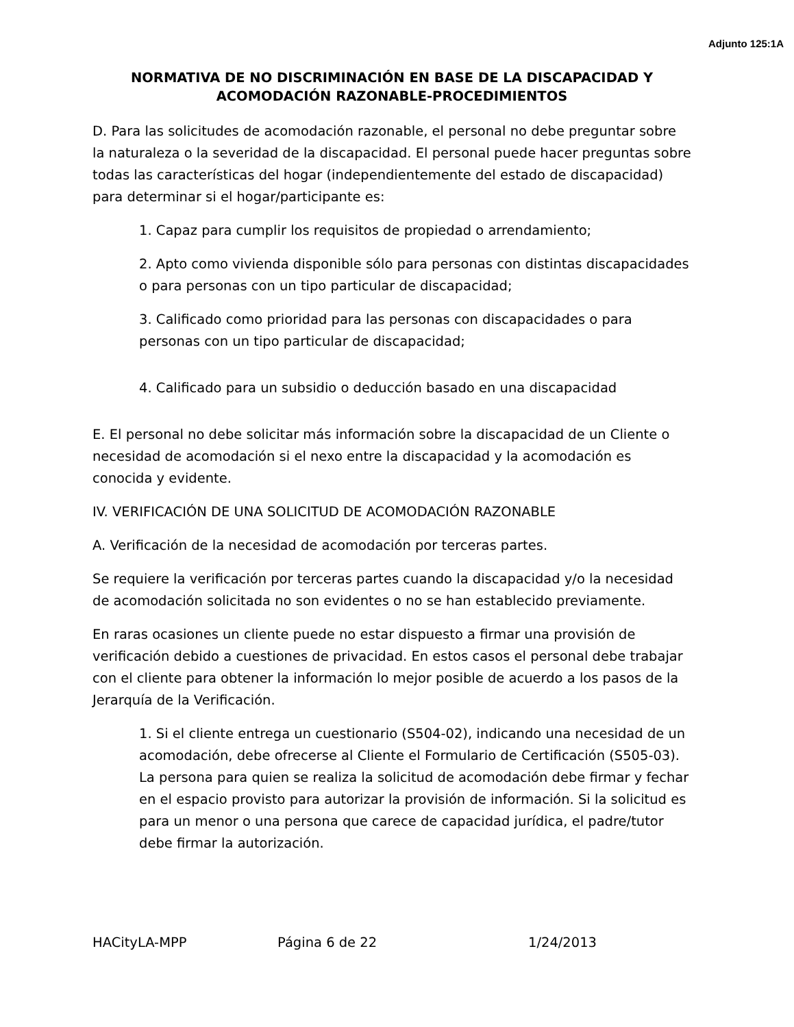Adjunto 125:1A
NORMATIVA DE NO DISCRIMINACIÓN EN BASE DE LA DISCAPACIDAD Y ACOMODACIÓN RAZONABLE-PROCEDIMIENTOS
D. Para las solicitudes de acomodación razonable, el personal no debe preguntar sobre la naturaleza o la severidad de la discapacidad. El personal puede hacer preguntas sobre todas las características del hogar (independientemente del estado de discapacidad) para determinar si el hogar/participante es:
1. Capaz para cumplir los requisitos de propiedad o arrendamiento;
2. Apto como vivienda disponible sólo para personas con distintas discapacidades o para personas con un tipo particular de discapacidad;
3. Calificado como prioridad para las personas con discapacidades o para personas con un tipo particular de discapacidad;
4. Calificado para un subsidio o deducción basado en una discapacidad
E. El personal no debe solicitar más información sobre la discapacidad de un Cliente o necesidad de acomodación si el nexo entre la discapacidad y la acomodación es conocida y evidente.
IV. VERIFICACIÓN DE UNA SOLICITUD DE ACOMODACIÓN RAZONABLE
A. Verificación de la necesidad de acomodación por terceras partes.
Se requiere la verificación por terceras partes cuando la discapacidad y/o la necesidad de acomodación solicitada no son evidentes o no se han establecido previamente.
En raras ocasiones un cliente puede no estar dispuesto a firmar una provisión de verificación debido a cuestiones de privacidad. En estos casos el personal debe trabajar con el cliente para obtener la información lo mejor posible de acuerdo a los pasos de la Jerarquía de la Verificación.
1. Si el cliente entrega un cuestionario (S504-02), indicando una necesidad de un acomodación, debe ofrecerse al Cliente el Formulario de Certificación (S505-03). La persona para quien se realiza la solicitud de acomodación debe firmar y fechar en el espacio provisto para autorizar la provisión de información. Si la solicitud es para un menor o una persona que carece de capacidad jurídica, el padre/tutor debe firmar la autorización.
HACityLA-MPP Página 6 de 22 1/24/2013